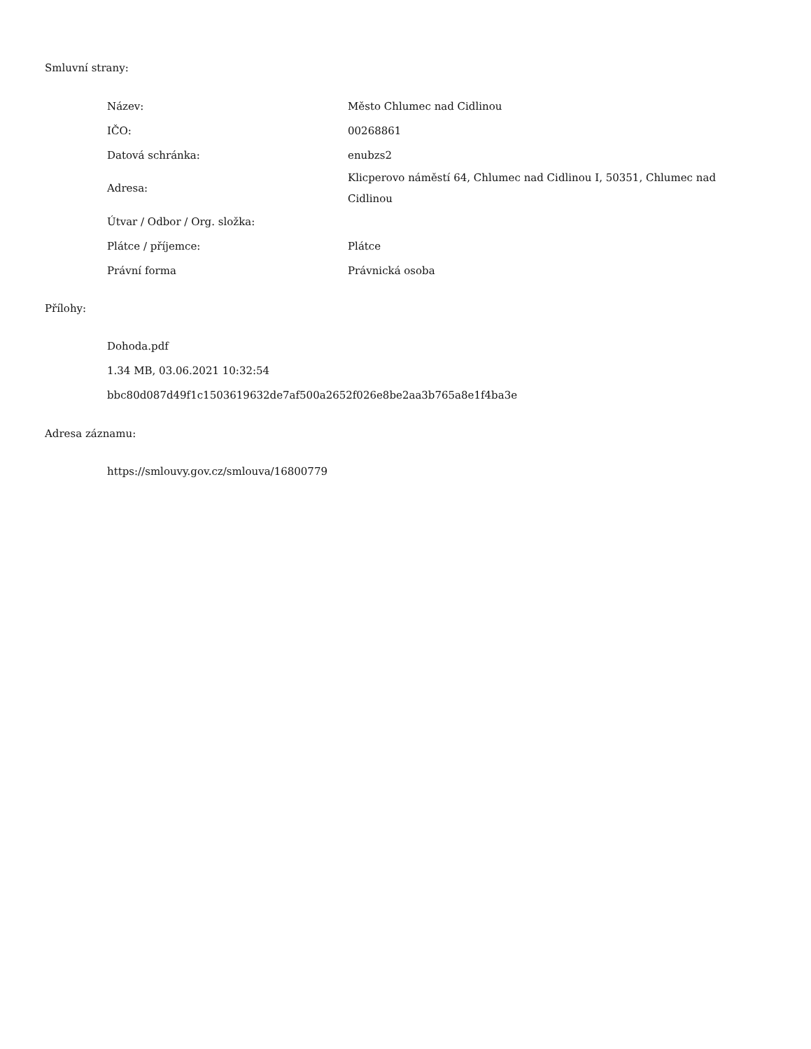Smluvní strany:
| Název: | Město Chlumec nad Cidlinou |
| IČO: | 00268861 |
| Datová schránka: | enubzs2 |
| Adresa: | Klicperovo náměstí 64, Chlumec nad Cidlinou I, 50351, Chlumec nad Cidlinou |
| Útvar / Odbor / Org. složka: | |
| Plátce / příjemce: | Plátce |
| Právní forma | Právnická osoba |
Přílohy:
Dohoda.pdf
1.34 MB, 03.06.2021 10:32:54
bbc80d087d49f1c1503619632de7af500a2652f026e8be2aa3b765a8e1f4ba3e
Adresa záznamu:
https://smlouvy.gov.cz/smlouva/16800779